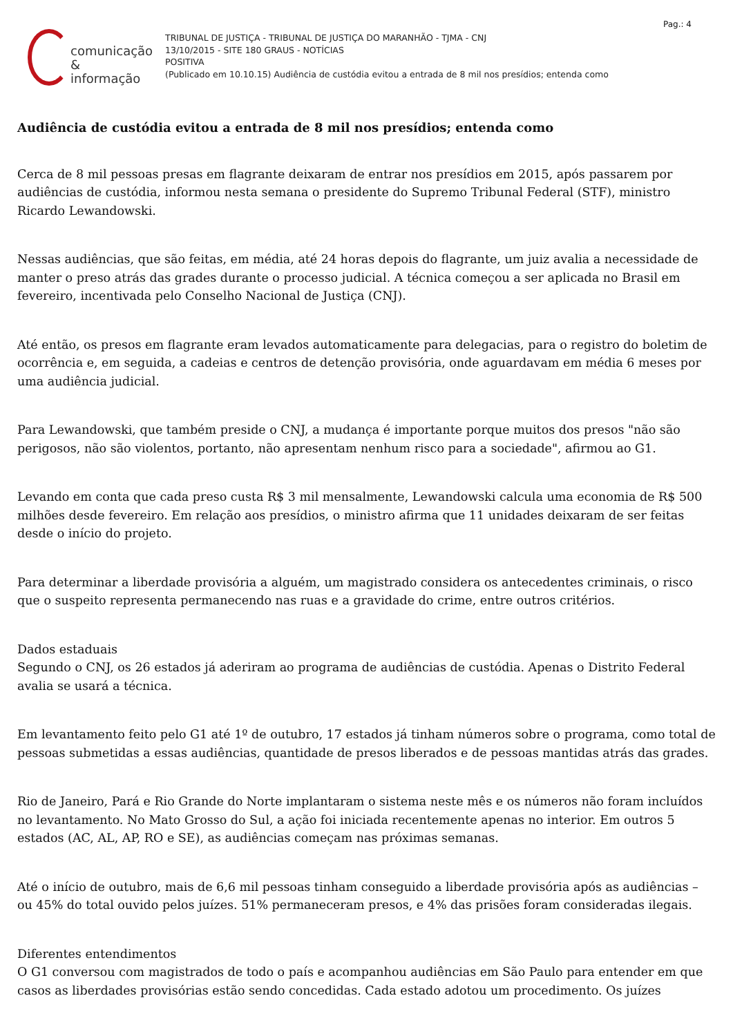Pag.: 4
comunicação
& informação
TRIBUNAL DE JUSTIÇA - TRIBUNAL DE JUSTIÇA DO MARANHÃO - TJMA - CNJ
13/10/2015 - SITE 180 GRAUS - NOTÍCIAS
POSITIVA
(Publicado em 10.10.15) Audiência de custódia evitou a entrada de 8 mil nos presídios; entenda como
Audiência de custódia evitou a entrada de 8 mil nos presídios; entenda como
Cerca de 8 mil pessoas presas em flagrante deixaram de entrar nos presídios em 2015, após passarem por audiências de custódia, informou nesta semana o presidente do Supremo Tribunal Federal (STF), ministro Ricardo Lewandowski.
Nessas audiências, que são feitas, em média, até 24 horas depois do flagrante, um juiz avalia a necessidade de manter o preso atrás das grades durante o processo judicial. A técnica começou a ser aplicada no Brasil em fevereiro, incentivada pelo Conselho Nacional de Justiça (CNJ).
Até então, os presos em flagrante eram levados automaticamente para delegacias, para o registro do boletim de ocorrência e, em seguida, a cadeias e centros de detenção provisória, onde aguardavam em média 6 meses por uma audiência judicial.
Para Lewandowski, que também preside o CNJ, a mudança é importante porque muitos dos presos "não são perigosos, não são violentos, portanto, não apresentam nenhum risco para a sociedade", afirmou ao G1.
Levando em conta que cada preso custa R$ 3 mil mensalmente, Lewandowski calcula uma economia de R$ 500 milhões desde fevereiro. Em relação aos presídios, o ministro afirma que 11 unidades deixaram de ser feitas desde o início do projeto.
Para determinar a liberdade provisória a alguém, um magistrado considera os antecedentes criminais, o risco que o suspeito representa permanecendo nas ruas e a gravidade do crime, entre outros critérios.
Dados estaduais
Segundo o CNJ, os 26 estados já aderiram ao programa de audiências de custódia. Apenas o Distrito Federal avalia se usará a técnica.
Em levantamento feito pelo G1 até 1º de outubro, 17 estados já tinham números sobre o programa, como total de pessoas submetidas a essas audiências, quantidade de presos liberados e de pessoas mantidas atrás das grades.
Rio de Janeiro, Pará e Rio Grande do Norte implantaram o sistema neste mês e os números não foram incluídos no levantamento. No Mato Grosso do Sul, a ação foi iniciada recentemente apenas no interior. Em outros 5 estados (AC, AL, AP, RO e SE), as audiências começam nas próximas semanas.
Até o início de outubro, mais de 6,6 mil pessoas tinham conseguido a liberdade provisória após as audiências – ou 45% do total ouvido pelos juízes. 51% permaneceram presos, e 4% das prisões foram consideradas ilegais.
Diferentes entendimentos
O G1 conversou com magistrados de todo o país e acompanhou audiências em São Paulo para entender em que casos as liberdades provisórias estão sendo concedidas. Cada estado adotou um procedimento. Os juízes